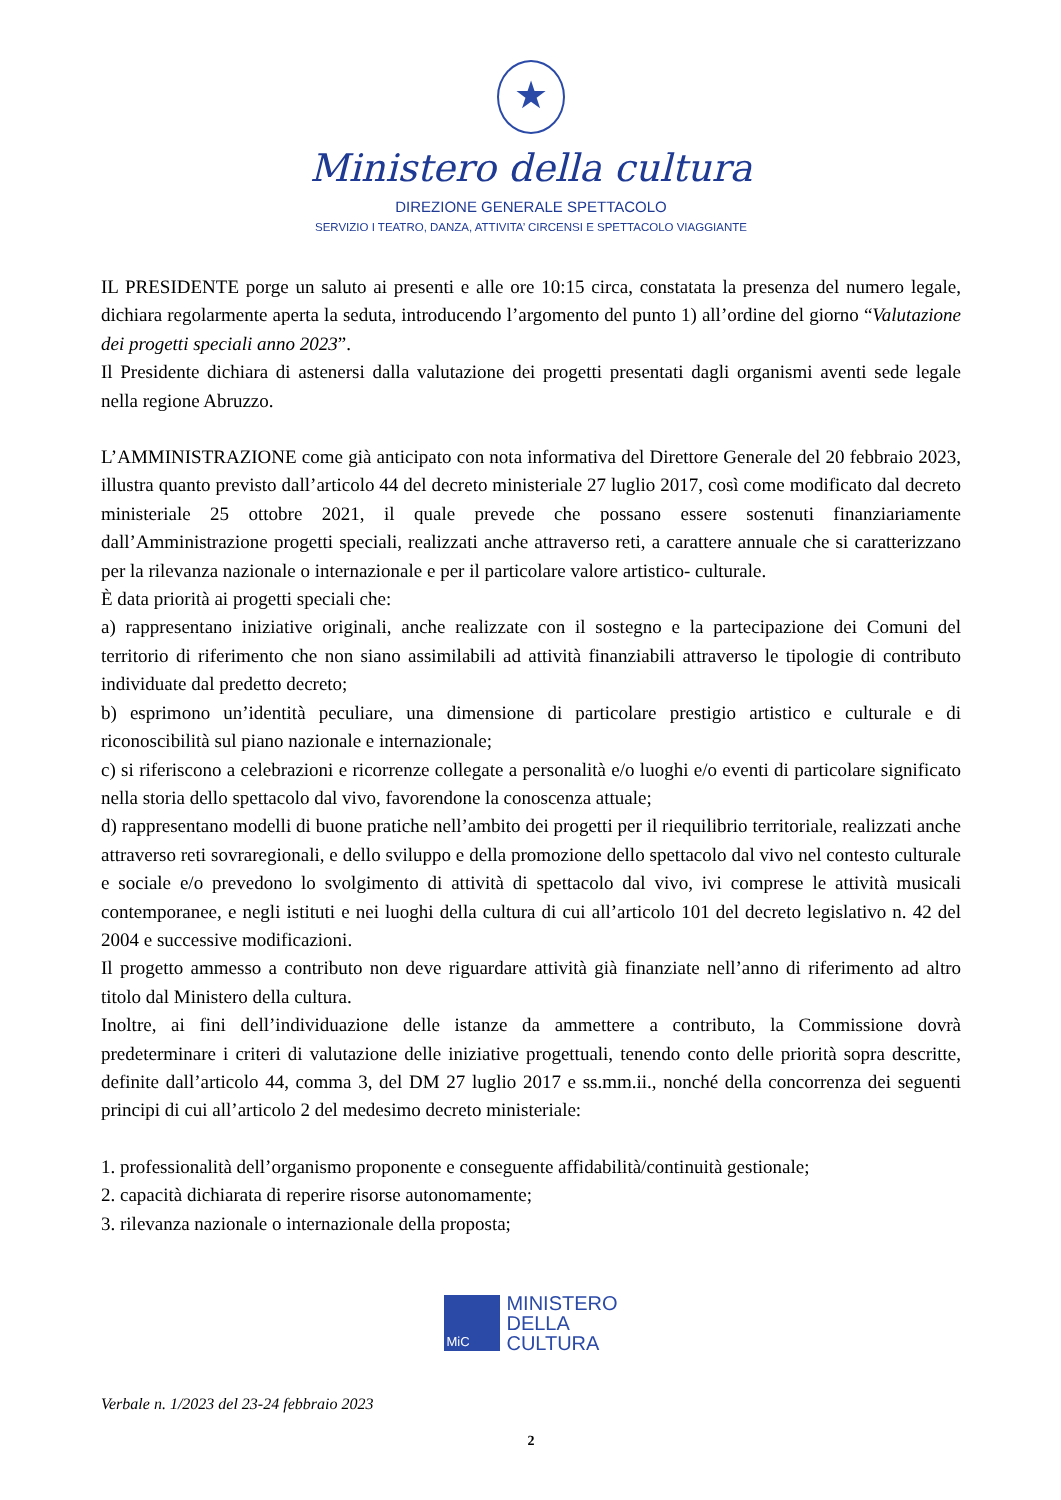★
Ministero della cultura
DIREZIONE GENERALE SPETTACOLO
SERVIZIO I TEATRO, DANZA, ATTIVITA’ CIRCENSI E SPETTACOLO VIAGGIANTE
IL PRESIDENTE porge un saluto ai presenti e alle ore 10:15 circa, constatata la presenza del numero legale, dichiara regolarmente aperta la seduta, introducendo l’argomento del punto 1) all’ordine del giorno “Valutazione dei progetti speciali anno 2023”.
Il Presidente dichiara di astenersi dalla valutazione dei progetti presentati dagli organismi aventi sede legale nella regione Abruzzo.
L’AMMINISTRAZIONE come già anticipato con nota informativa del Direttore Generale del 20 febbraio 2023, illustra quanto previsto dall’articolo 44 del decreto ministeriale 27 luglio 2017, così come modificato dal decreto ministeriale 25 ottobre 2021, il quale prevede che possano essere sostenuti finanziariamente dall’Amministrazione progetti speciali, realizzati anche attraverso reti, a carattere annuale che si caratterizzano per la rilevanza nazionale o internazionale e per il particolare valore artistico- culturale.
È data priorità ai progetti speciali che:
a) rappresentano iniziative originali, anche realizzate con il sostegno e la partecipazione dei Comuni del territorio di riferimento che non siano assimilabili ad attività finanziabili attraverso le tipologie di contributo individuate dal predetto decreto;
b) esprimono un’identità peculiare, una dimensione di particolare prestigio artistico e culturale e di riconoscibilità sul piano nazionale e internazionale;
c) si riferiscono a celebrazioni e ricorrenze collegate a personalità e/o luoghi e/o eventi di particolare significato nella storia dello spettacolo dal vivo, favorendone la conoscenza attuale;
d) rappresentano modelli di buone pratiche nell’ambito dei progetti per il riequilibrio territoriale, realizzati anche attraverso reti sovraregionali, e dello sviluppo e della promozione dello spettacolo dal vivo nel contesto culturale e sociale e/o prevedono lo svolgimento di attività di spettacolo dal vivo, ivi comprese le attività musicali contemporanee, e negli istituti e nei luoghi della cultura di cui all’articolo 101 del decreto legislativo n. 42 del 2004 e successive modificazioni.
Il progetto ammesso a contributo non deve riguardare attività già finanziate nell’anno di riferimento ad altro titolo dal Ministero della cultura.
Inoltre, ai fini dell’individuazione delle istanze da ammettere a contributo, la Commissione dovrà predeterminare i criteri di valutazione delle iniziative progettuali, tenendo conto delle priorità sopra descritte, definite dall’articolo 44, comma 3, del DM 27 luglio 2017 e ss.mm.ii., nonché della concorrenza dei seguenti principi di cui all’articolo 2 del medesimo decreto ministeriale:
1. professionalità dell’organismo proponente e conseguente affidabilità/continuità gestionale;
2. capacità dichiarata di reperire risorse autonomamente;
3. rilevanza nazionale o internazionale della proposta;
MiC
MINISTERO
DELLA
CULTURA
Verbale n. 1/2023 del 23-24 febbraio 2023
2